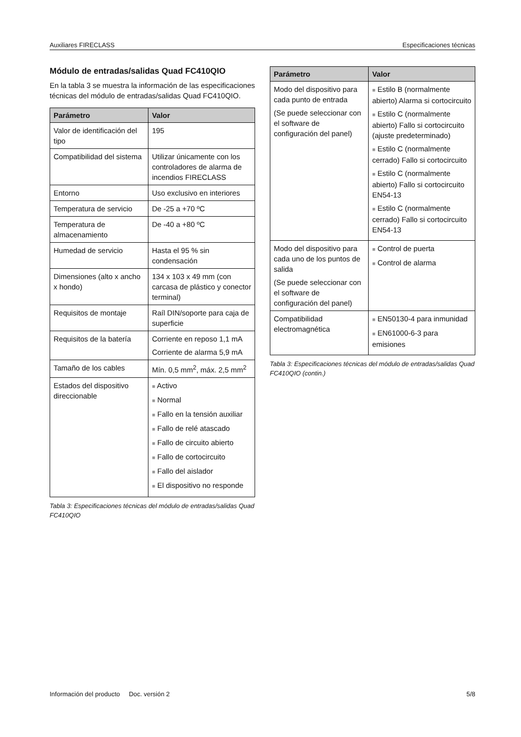Auxiliares FIRECLASS Especificaciones técnicas
Módulo de entradas/salidas Quad FC410QIO
En la tabla 3 se muestra la información de las especificaciones técnicas del módulo de entradas/salidas Quad FC410QIO.
| Parámetro | Valor |
| --- | --- |
| Valor de identificación del tipo | 195 |
| Compatibilidad del sistema | Utilizar únicamente con los controladores de alarma de incendios FIRECLASS |
| Entorno | Uso exclusivo en interiores |
| Temperatura de servicio | De -25 a +70 ºC |
| Temperatura de almacenamiento | De -40 a +80 ºC |
| Humedad de servicio | Hasta el 95 % sin condensación |
| Dimensiones (alto x ancho x hondo) | 134 x 103 x 49 mm (con carcasa de plástico y conector terminal) |
| Requisitos de montaje | Raíl DIN/soporte para caja de superficie |
| Requisitos de la batería | Corriente en reposo 1,1 mA Corriente de alarma 5,9 mA |
| Tamaño de los cables | Mín. 0,5 mm<sup>2</sup>, máx. 2,5 mm<sup>2</sup> |
| Estados del dispositivo direccionable | ■ Activo ■ Normal ■ Fallo en la tensión auxiliar ■ Fallo de relé atascado ■ Fallo de circuito abierto ■ Fallo de cortocircuito ■ Fallo del aislador ■ El dispositivo no responde |
Tabla 3: Especificaciones técnicas del módulo de entradas/salidas Quad FC410QIO
| Parámetro | Valor |
| --- | --- |
| Modo del dispositivo para cada punto de entrada (Se puede seleccionar con el software de configuración del panel) | ■ Estilo B (normalmente abierto) Alarma si cortocircuito ■ Estilo C (normalmente abierto) Fallo si cortocircuito (ajuste predeterminado) ■ Estilo C (normalmente cerrado) Fallo si cortocircuito ■ Estilo C (normalmente abierto) Fallo si cortocircuito EN54-13 ■ Estilo C (normalmente cerrado) Fallo si cortocircuito EN54-13 |
| Modo del dispositivo para cada uno de los puntos de salida (Se puede seleccionar con el software de configuración del panel) | ■ Control de puerta ■ Control de alarma |
| Compatibilidad electromagnética | ■ EN50130-4 para inmunidad ■ EN61000-6-3 para emisiones |
Tabla 3: Especificaciones técnicas del módulo de entradas/salidas Quad FC410QIO (contin.)
Información del producto Doc. versión 2 5/8